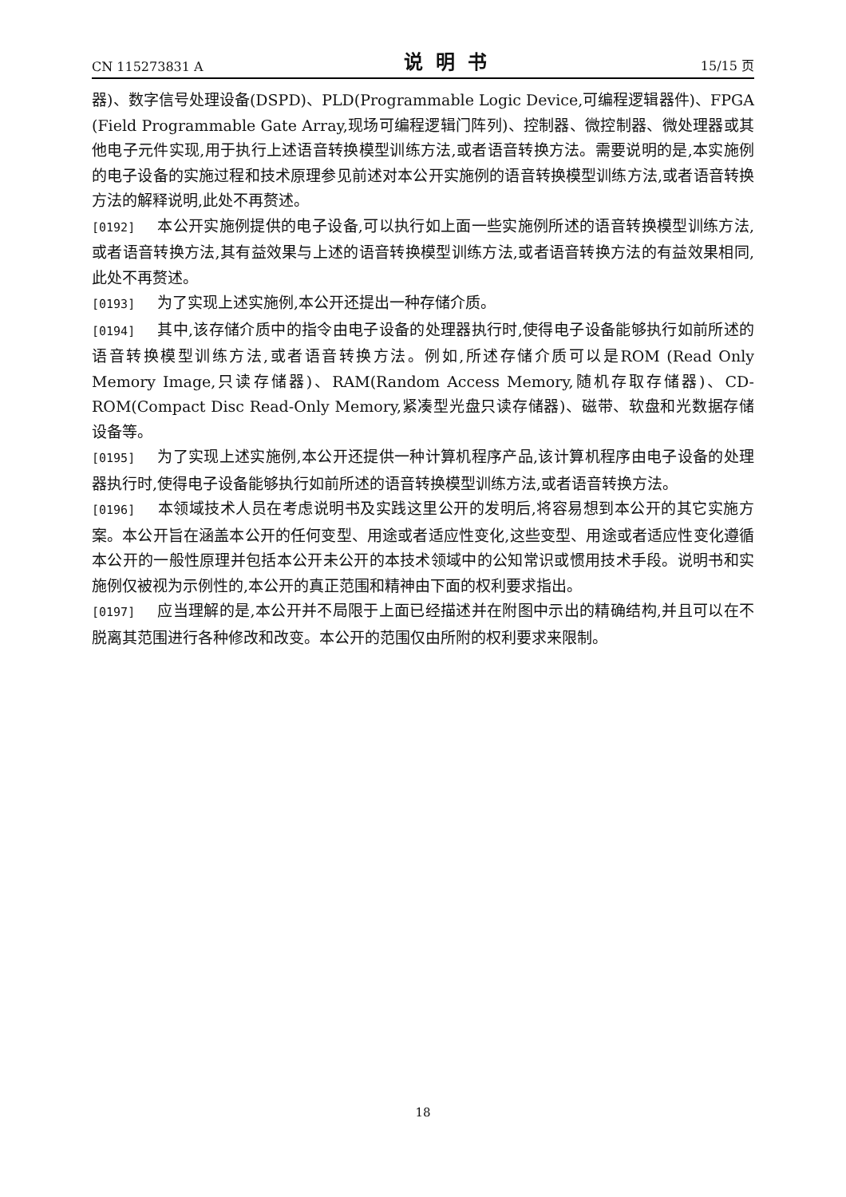CN 115273831 A 说明书 15/15 页
器)、数字信号处理设备(DSPD)、PLD(Programmable Logic Device,可编程逻辑器件)、FPGA (Field Programmable Gate Array,现场可编程逻辑门阵列)、控制器、微控制器、微处理器或其他电子元件实现,用于执行上述语音转换模型训练方法,或者语音转换方法。需要说明的是,本实施例的电子设备的实施过程和技术原理参见前述对本公开实施例的语音转换模型训练方法,或者语音转换方法的解释说明,此处不再赘述。
[0192] 本公开实施例提供的电子设备,可以执行如上面一些实施例所述的语音转换模型训练方法,或者语音转换方法,其有益效果与上述的语音转换模型训练方法,或者语音转换方法的有益效果相同,此处不再赘述。
[0193] 为了实现上述实施例,本公开还提出一种存储介质。
[0194] 其中,该存储介质中的指令由电子设备的处理器执行时,使得电子设备能够执行如前所述的语音转换模型训练方法,或者语音转换方法。例如,所述存储介质可以是ROM (Read Only Memory Image,只读存储器)、RAM(Random Access Memory,随机存取存储器)、CD-ROM(Compact Disc Read-Only Memory,紧凑型光盘只读存储器)、磁带、软盘和光数据存储设备等。
[0195] 为了实现上述实施例,本公开还提供一种计算机程序产品,该计算机程序由电子设备的处理器执行时,使得电子设备能够执行如前所述的语音转换模型训练方法,或者语音转换方法。
[0196] 本领域技术人员在考虑说明书及实践这里公开的发明后,将容易想到本公开的其它实施方案。本公开旨在涵盖本公开的任何变型、用途或者适应性变化,这些变型、用途或者适应性变化遵循本公开的一般性原理并包括本公开未公开的本技术领域中的公知常识或惯用技术手段。说明书和实施例仅被视为示例性的,本公开的真正范围和精神由下面的权利要求指出。
[0197] 应当理解的是,本公开并不局限于上面已经描述并在附图中示出的精确结构,并且可以在不脱离其范围进行各种修改和改变。本公开的范围仅由所附的权利要求来限制。
18